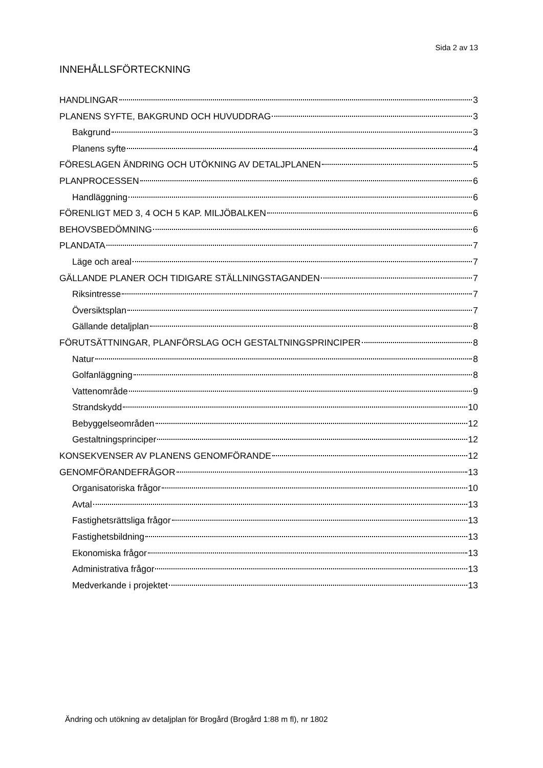Sida 2 av 13
INNEHÅLLSFÖRTECKNING
HANDLINGAR 3
PLANENS SYFTE, BAKGRUND OCH HUVUDDRAG 3
Bakgrund 3
Planens syfte 4
FÖRESLAGEN ÄNDRING OCH UTÖKNING AV DETALJPLANEN 5
PLANPROCESSEN 6
Handläggning 6
FÖRENLIGT MED 3, 4 OCH 5 KAP. MILJÖBALKEN 6
BEHOVSBEDÖMNING 6
PLANDATA 7
Läge och areal 7
GÄLLANDE PLANER OCH TIDIGARE STÄLLNINGSTAGANDEN 7
Riksintresse 7
Översiktsplan 7
Gällande detaljplan 8
FÖRUTSÄTTNINGAR, PLANFÖRSLAG OCH GESTALTNINGSPRINCIPER 8
Natur 8
Golfanläggning 8
Vattenområde 9
Strandskydd 10
Bebyggelseområden 12
Gestaltningsprinciper 12
KONSEKVENSER AV PLANENS GENOMFÖRANDE 12
GENOMFÖRANDEFRÅGOR 13
Organisatoriska frågor 10
Avtal 13
Fastighetsrättsliga frågor 13
Fastighetsbildning 13
Ekonomiska frågor 13
Administrativa frågor 13
Medverkande i projektet 13
Ändring och utökning av detaljplan för Brogård (Brogård 1:88 m fl), nr 1802